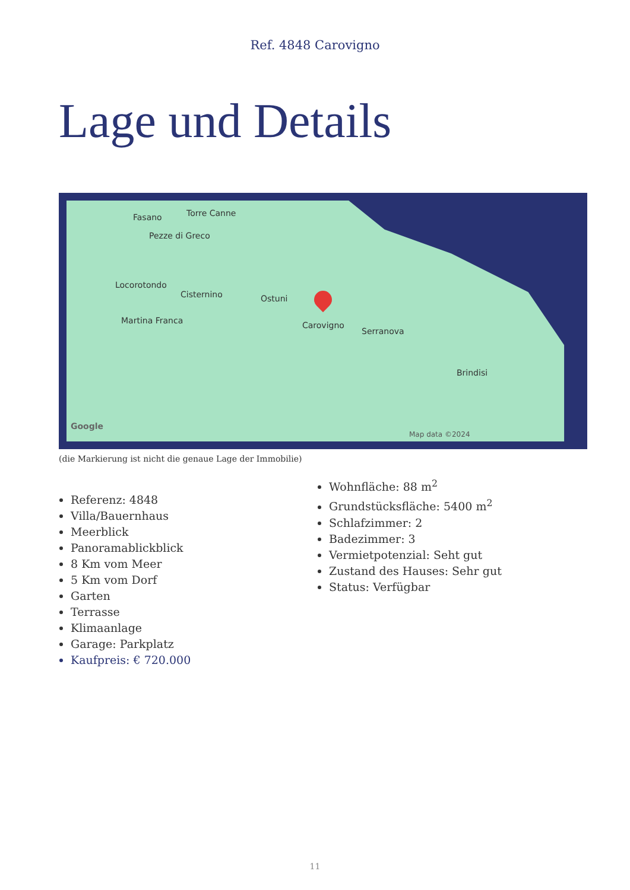Ref. 4848 Carovigno
Lage und Details
Fasano Torre Canne
Pezze di Greco
Locorotondo
Cisternino Ostuni
Carovigno Martina Franca
Serranova
Brindisi
Map data ©2024
Google
(die Markierung ist nicht die genaue Lage der Immobilie)
Referenz: 4848
Villa/Bauernhaus
Meerblick
Panoramablickblick
8 Km vom Meer
5 Km vom Dorf
Garten
Terrasse
Klimaanlage
Garage: Parkplatz
Kaufpreis: € 720.000
Wohnfläche: 88 m<sup>2</sup>
Grundstücksfläche: 5400 m<sup>2</sup>
Schlafzimmer: 2
Badezimmer: 3
Vermietpotenzial: Seht gut
Zustand des Hauses: Sehr gut
Status: Verfügbar
11